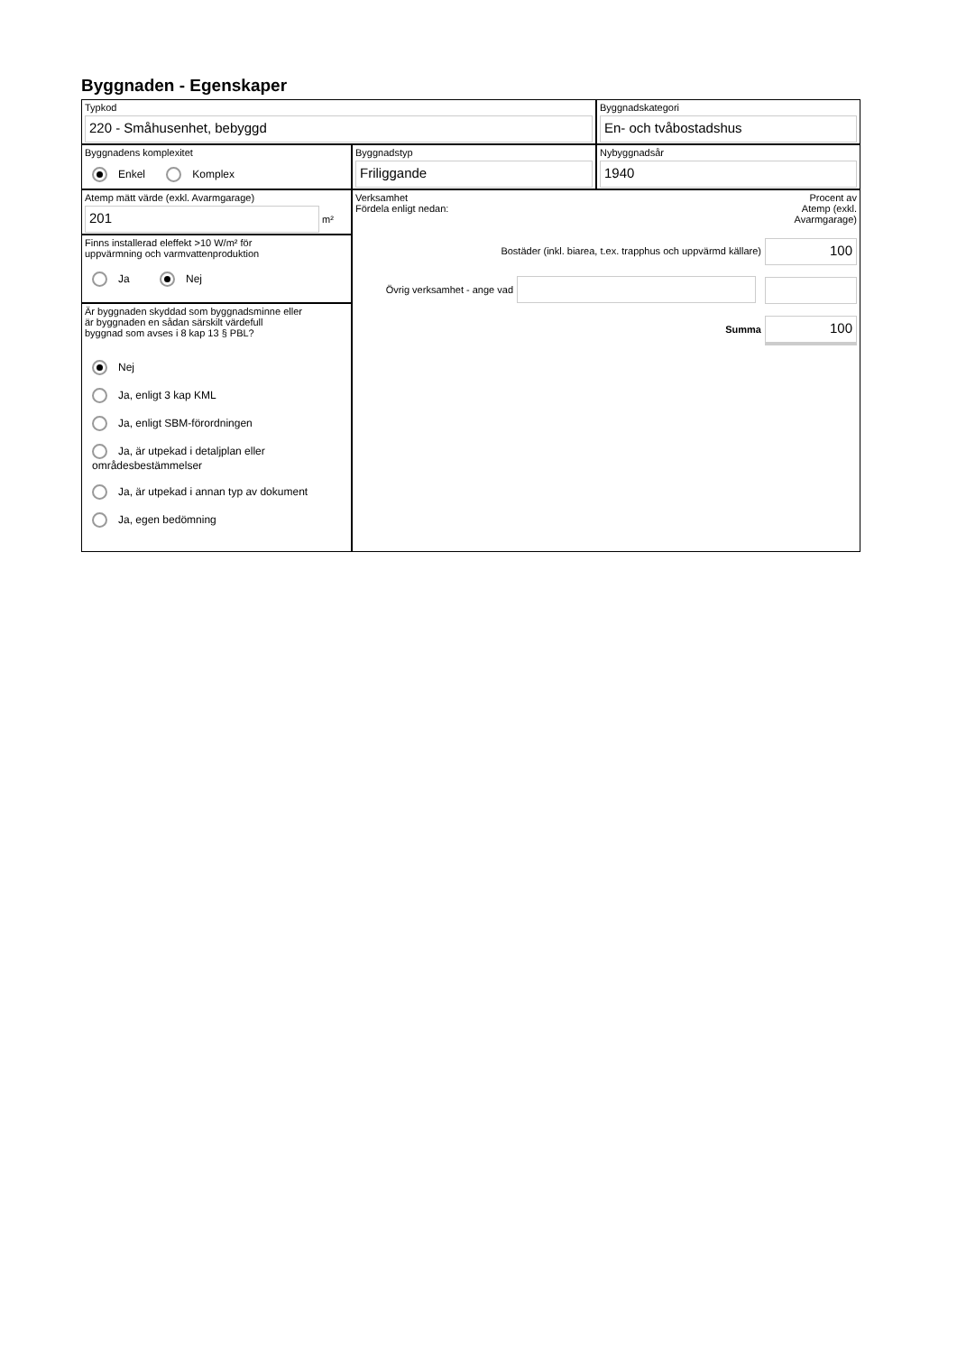Byggnaden - Egenskaper
Typkod
220 - Småhusenhet, bebyggd
Byggnadskategori
En- och tvåbostadshus
Byggnadens komplexitet
Enkel Komplex
Byggnadstyp
Friliggande
Nybyggnadsår
1940
Atemp mätt värde (exkl. Avarmgarage)
201
m²
Finns installerad eleffekt >10 W/m² för
uppvärmning och varmvattenproduktion
Ja Nej
Är byggnaden skyddad som byggnadsminne eller
är byggnaden en sådan särskilt värdefull
byggnad som avses i 8 kap 13 § PBL?
Nej
Ja, enligt 3 kap KML
Ja, enligt SBM-förordningen
Ja, är utpekad i detaljplan eller områdesbestämmelser
Ja, är utpekad i annan typ av dokument
Ja, egen bedömning
Verksamhet
Fördela enligt nedan:
Procent av
Atemp (exkl.
Avarmgarage)
Bostäder (inkl. biarea, t.ex. trapphus och uppvärmd källare)
100
Övrig verksamhet - ange vad
Summa
100